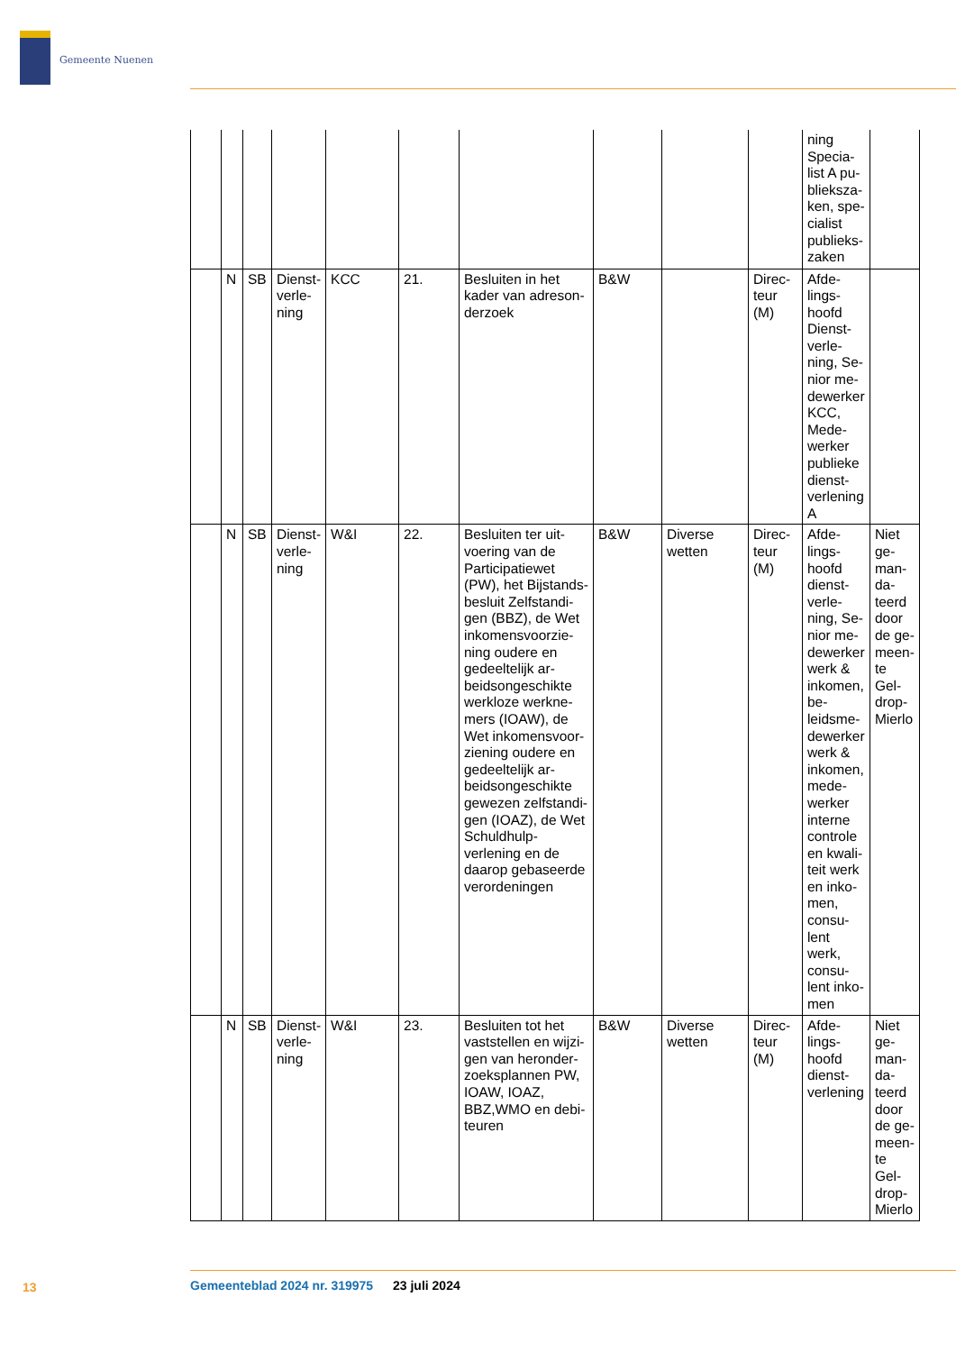Gemeente Nuenen
| | | | | | | | | | | ning Specia­list A pu­blieksza­ken, spe­cialist publieks­zaken | |
| | N | SB | Dienst­verle­ning | KCC | 21. | Besluiten in het kader van adreson­derzoek | B&W | | Direc­teur (M) | Afde­lings­hoofd Dienst­verle­ning, Se­nior me­dewer­ker KCC, Mede­werker publieke dienst­verle­ning A | |
| | N | SB | Dienst­verle­ning | W&I | 22. | Besluiten ter uit­voering van de Participatiewet (PW), het Bijstands­besluit Zelfstandi­gen (BBZ), de Wet inkomensvoorzie­ning oudere en gedeeltelijk ar­beidsongeschikte werkloze werkne­mers (IOAW), de Wet inkomensvoor­ziening oudere en gedeeltelijk ar­beidsongeschikte gewezen zelfstandi­gen (IOAZ), de Wet Schuldhulp­verlening en de daarop gebaseer­de verordeningen | B&W | Diverse wetten | Direc­teur (M) | Afde­lings­hoofd dienst­verle­ning, Se­nior me­dewer­ker werk & inko­men, be­leidsme­dewer­ker werk & inko­men, mede­werker interne controle en kwali­teit werk en inko­men, consu­lent werk, consu­lent inko­men | Niet ge­man­da­teerd door de ge­meen­te Gel­drop-Mierlo |
| | N | SB | Dienst­verle­ning | W&I | 23. | Besluiten tot het vaststellen en wijzi­gen van heronder­zoeksplannen PW, IOAW, IOAZ, BBZ,WMO en debi­teuren | B&W | Diverse wetten | Direc­teur (M) | Afde­lings­hoofd dienst­verle­ning | Niet ge­man­da­teerd door de ge­meen­te Gel­drop-Mierlo |
13
Gemeenteblad 2024 nr. 319975 23 juli 2024